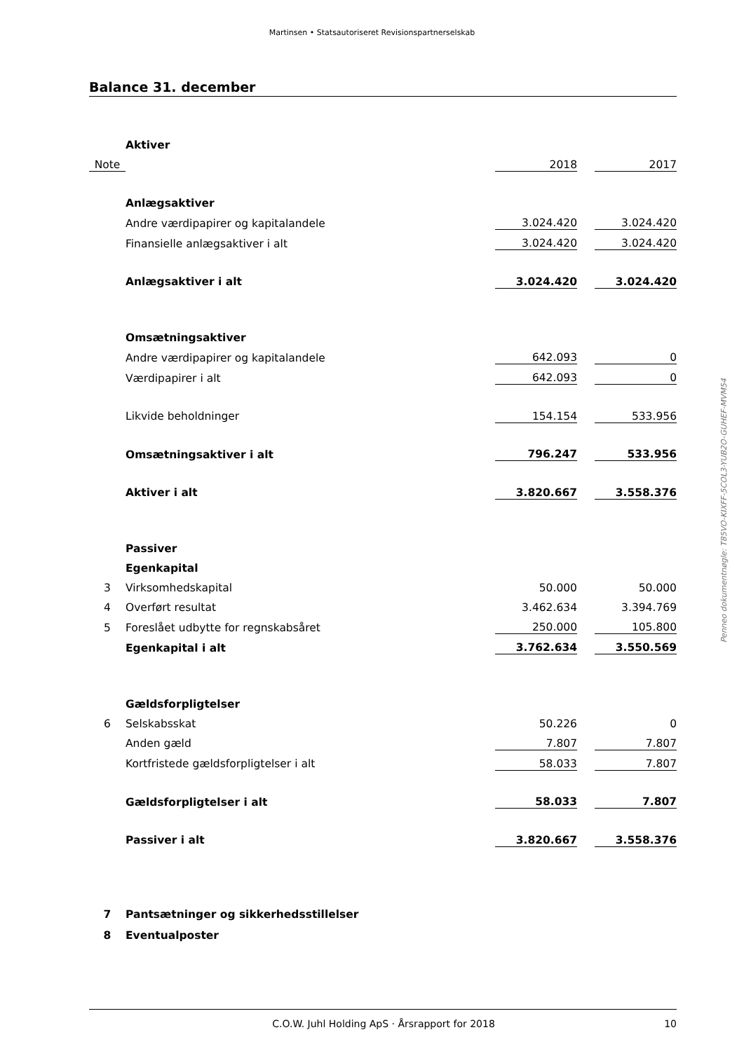Martinsen • Statsautoriseret Revisionspartnerselskab
Balance 31. december
| | Aktiver | | | |
| Note | | 2018 | | 2017 |
| | Anlægsaktiver | | | |
| | Andre værdipapirer og kapitalandele | 3.024.420 | | 3.024.420 |
| | Finansielle anlægsaktiver i alt | 3.024.420 | | 3.024.420 |
| | Anlægsaktiver i alt | 3.024.420 | | 3.024.420 |
| | Omsætningsaktiver | | | |
| | Andre værdipapirer og kapitalandele | 642.093 | | 0 |
| | Værdipapirer i alt | 642.093 | | 0 |
| | Likvide beholdninger | 154.154 | | 533.956 |
| | Omsætningsaktiver i alt | 796.247 | | 533.956 |
| | Aktiver i alt | 3.820.667 | | 3.558.376 |
| | Passiver | | | |
| | Egenkapital | | | |
| 3 | Virksomhedskapital | 50.000 | | 50.000 |
| 4 | Overført resultat | 3.462.634 | | 3.394.769 |
| 5 | Foreslået udbytte for regnskabsåret | 250.000 | | 105.800 |
| | Egenkapital i alt | 3.762.634 | | 3.550.569 |
| | Gældsforpligtelser | | | |
| 6 | Selskabsskat | 50.226 | | 0 |
| | Anden gæld | 7.807 | | 7.807 |
| | Kortfristede gældsforpligtelser i alt | 58.033 | | 7.807 |
| | Gældsforpligtelser i alt | 58.033 | | 7.807 |
| | Passiver i alt | 3.820.667 | | 3.558.376 |
| 7 | Pantsætninger og sikkerhedsstillelser | | | |
| 8 | Eventualposter | | | |
Penneo dokumentnøgle: T85VO-KIXFF-5COL3-YUB2O-GUHEF-MVM54
C.O.W. Juhl Holding ApS · Årsrapport for 2018 10